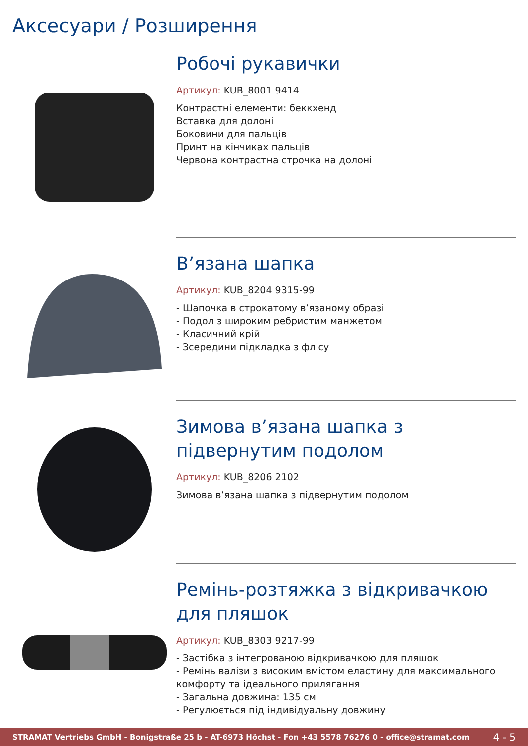Аксесуари / Розширення
Робочі рукавички
Артикул: KUB_8001 9414
Контрастні елементи: беккхенд
Вставка для долоні
Боковини для пальців
Принт на кінчиках пальців
Червона контрастна строчка на долоні
В’язана шапка
Артикул: KUB_8204 9315-99
- Шапочка в строкатому в’язаному образі
- Подол з широким ребристим манжетом
- Класичний крій
- Зсередини підкладка з флісу
Зимова в’язана шапка з підвернутим подолом
Артикул: KUB_8206 2102
Зимова в’язана шапка з підвернутим подолом
Ремінь-розтяжка з відкривачкою для пляшок
Артикул: KUB_8303 9217-99
- Застібка з інтегрованою відкривачкою для пляшок
- Ремінь валізи з високим вмістом еластину для максимального комфорту та ідеального прилягання
- Загальна довжина: 135 см
- Регулюється під індивідуальну довжину
STRAMAT Vertriebs GmbH - Bonigstraße 25 b - AT-6973 Höchst - Fon +43 5578 76276 0 - office@stramat.com 4 - 5